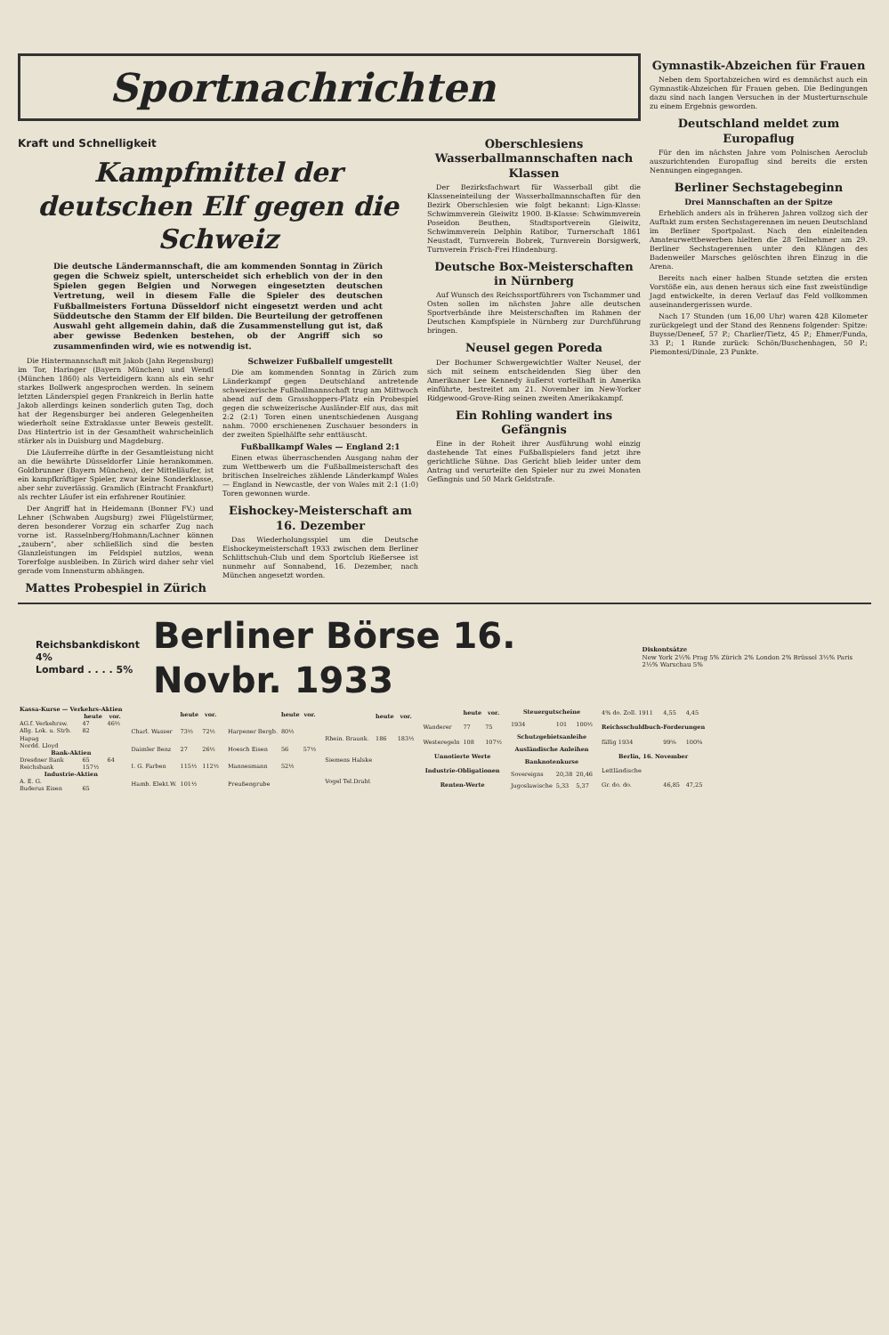Sportnachrichten
Kraft und Schnelligkeit
Kampfmittel der deutschen Elf gegen die Schweiz
Die deutsche Ländermannschaft, die am kommenden Sonntag in Zürich gegen die Schweiz spielt, unterscheidet sich erheblich von der in den Spielen gegen Belgien und Norwegen eingesetzten deutschen Vertretung, weil in diesem Falle die Spieler des deutschen Fußballmeisters Fortuna Düsseldorf nicht eingesetzt werden und acht Süddeutsche den Stamm der Elf bilden. Die Beurteilung der getroffenen Auswahl geht allgemein dahin, daß die Zusammenstellung gut ist, daß aber gewisse Bedenken bestehen, ob der Angriff sich so zusammenfinden wird, wie es notwendig ist.
Die Hintermannschaft mit Jakob (Jahn Regensburg) im Tor, Haringer (Bayern München) und Wendl (München 1860) als Verteidigern kann als ein sehr starkes Bollwerk angesprochen werden. In seinem letzten Länderspiel gegen Frankreich in Berlin hatte Jakob allerdings keinen sonderlich guten Tag, doch hat der Regensburger bei anderen Gelegenheiten wiederholt seine Extraklasse unter Beweis gestellt. Das Hintertrio ist in der Gesamtheit wahrscheinlich stärker als in Duisburg und Magdeburg.
Die Läuferreihe dürfte in der Gesamtleistung nicht an die bewährte Düsseldorfer Linie herankommen. Goldbrunner (Bayern München), der Mittelläufer, ist ein kampfkräftiger Spieler, zwar keine Sonderklasse, aber sehr zuverlässig. Gramlich (Eintracht Frankfurt) als rechter Läufer ist ein erfahrener Routinier.
Der Angriff hat in Heidemann (Bonner FV.) und Lehner (Schwaben Augsburg) zwei Flügelstürmer, deren besonderer Vorzug ein scharfer Zug nach vorne ist. Rasselnberg/Hohmann/Lachner können „zaubern", aber schließlich sind die besten Glanzleistungen im Feldspiel nutzlos, wenn Torerfolge ausbleiben. In Zürich wird daher sehr viel gerade vom Innensturm abhängen.
Mattes Probespiel in Zürich
Schweizer Fußballelf umgestellt
Die am kommenden Sonntag in Zürich zum Länderkampf gegen Deutschland antretende schweizerische Fußballmannschaft trug am Mittwoch abend auf dem Grasshoppers-Platz ein Probespiel gegen die schweizerische Ausländer-Elf aus, das mit 2:2 (2:1) Toren einen unentschiedenen Ausgang nahm. 7000 erschienenen Zuschauer besonders in der zweiten Spielhälfte sehr enttäuscht.
Fußballkampf Wales — England 2:1
Einen etwas überraschenden Ausgang nahm der zum Wettbewerb um die Fußballmeisterschaft des britischen Inselreiches zählende Länderkampf Wales — England in Newcastle, der von Wales mit 2:1 (1:0) Toren gewonnen wurde.
Eishockey-Meisterschaft am 16. Dezember
Das Wiederholungsspiel um die Deutsche Eishockeymeisterschaft 1933 zwischen dem Berliner Schlittschuh-Club und dem Sportclub Rießersee ist nunmehr auf Sonnabend, 16. Dezember, nach München angesetzt worden.
Oberschlesiens Wasserballmannschaften nach Klassen
Der Bezirksfachwart für Wasserball gibt die Klasseneinteilung der Wasserballmannschaften für den Bezirk Oberschlesien wie folgt bekannt: Liga-Klasse: Schwimmverein Gleiwitz 1900. B-Klasse: Schwimmverein Poseidon Beuthen, Stadtsportverein Gleiwitz, Schwimmverein Delphin Ratibor, Turnerschaft 1861 Neustadt, Turnverein Bobrek, Turnverein Borsigwerk, Turnverein Frisch-Frei Hindenburg.
Deutsche Box-Meisterschaften in Nürnberg
Auf Wunsch des Reichssportführers von Tschammer und Osten sollen im nächsten Jahre alle deutschen Sportverbände ihre Meisterschaften im Rahmen der Deutschen Kampfspiele in Nürnberg zur Durchführung bringen.
Neusel gegen Poreda
Der Bochumer Schwergewichtler Walter Neusel, der sich mit seinem entscheidenden Sieg über den Amerikaner Lee Kennedy äußerst vorteilhaft in Amerika einführte, bestreitet am 21. November im New-Yorker Ridgewood-Grove-Ring seinen zweiten Amerikakampf.
Ein Rohling wandert ins Gefängnis
Eine in der Roheit ihrer Ausführung wohl einzig dastehende Tat eines Fußballspielers fand jetzt ihre gerichtliche Sühne. Das Gericht blieb leider unter dem Antrag und verurteilte den Spieler nur zu zwei Monaten Gefängnis und 50 Mark Geldstrafe.
Gymnastik-Abzeichen für Frauen
Neben dem Sportabzeichen wird es demnächst auch ein Gymnastik-Abzeichen für Frauen geben. Die Bedingungen dazu sind nach langen Versuchen in der Musterturnschule zu einem Ergebnis geworden.
Deutschland meldet zum Europaflug
Für den im nächsten Jahre vom Polnischen Aeroclub auszurichtenden Europaflug sind bereits die ersten Nennungen eingegangen.
Berliner Sechstagebeginn
Drei Mannschaften an der Spitze
Erheblich anders als in früheren Jahren vollzog sich der Auftakt zum ersten Sechstagerennen im neuen Deutschland im Berliner Sportpalast. Nach den einleitenden Amateurwettbewerben hielten die 28 Teilnehmer am 29. Berliner Sechstagerennen unter den Klängen des Badenweiler Marsches gelöschten ihren Einzug in die Arena.
Bereits nach einer halben Stunde setzten die ersten Vorstöße ein, aus denen heraus sich eine fast zweistündige Jagd entwickelte, in deren Verlauf das Feld vollkommen auseinandergerissen wurde.
Nach 17 Stunden (um 16,00 Uhr) waren 428 Kilometer zurückgelegt und der Stand des Rennens folgender: Spitze: Buysse/Deneef, 57 P.; Charlier/Tietz, 45 P.; Ehmer/Funda, 33 P.; 1 Runde zurück: Schön/Buschenhagen, 50 P.; Piemontesi/Dinale, 23 Punkte.
Reichsbankdiskont 4%
Lombard . . . . 5%
Berliner Börse 16. Novbr. 1933
Diskontsätze
New York 2½% Prag 5% Zürich 2% London 2% Brüssel 3½% Paris 2½% Warschau 5%
| Kassa-Kurse — Verkehrs-Aktien | | |
| --- | --- | --- |
| | heute | vor. |
| AG.f. Verkehrsw. | 47 | 46½ |
| Allg. Lok. u. Strb. | 82 | |
| Hapag | | |
| Nordd. Lloyd | | |
| Bank-Aktien | | |
| Dresdner Bank | 65 | 64 |
| Reichsbank | 157½ | |
| Industrie-Aktien | | |
| A. E. G. | | |
| Buderus Eisen | 65 | |
| | heute | vor. |
| --- | --- | --- |
| Charl. Wasser | 73½ | 72½ |
| Daimler Benz | 27 | 26½ |
| I. G. Farben | 115½ | 112½ |
| Hamb. Elekt.W. | 101½ | |
| | heute | vor. |
| --- | --- | --- |
| Harpener Bergb. | 80½ | |
| Hoesch Eisen | 56 | 57½ |
| Mannesmann | 52½ | |
| Preußengrube | | |
| | heute | vor. |
| --- | --- | --- |
| Rhein. Braunk. | 186 | 183½ |
| Siemens Halske | | |
| Vogel Tel.Draht | | |
| | heute | vor. |
| --- | --- | --- |
| Wanderer | 77 | 75 |
| Westeregeln | 108 | 107½ |
| Unnotierte Werte | | |
| Industrie-Obligationen | | |
| Renten-Werte | | |
| Steuergutscheine | | |
| --- | --- | --- |
| 1934 | 101 | 100½ |
| Schutzgebietsanleihe | | |
| Ausländische Anleihen | | |
| Banknotenkurse | | |
| Sovereigns | 20,38 | 20,46 |
| Jugoslawische | 5,33 | 5,37 |
| 4% do. Zoll. 1911 | 4,55 | 4,45 |
| Reichsschuldbuch-Forderungen | | |
| fällig 1934 | 99⅝ | 100⅜ |
| Berlin, 16. November | | |
| Lettländische | | |
| Gr. do. do. | 46,85 | 47,25 |